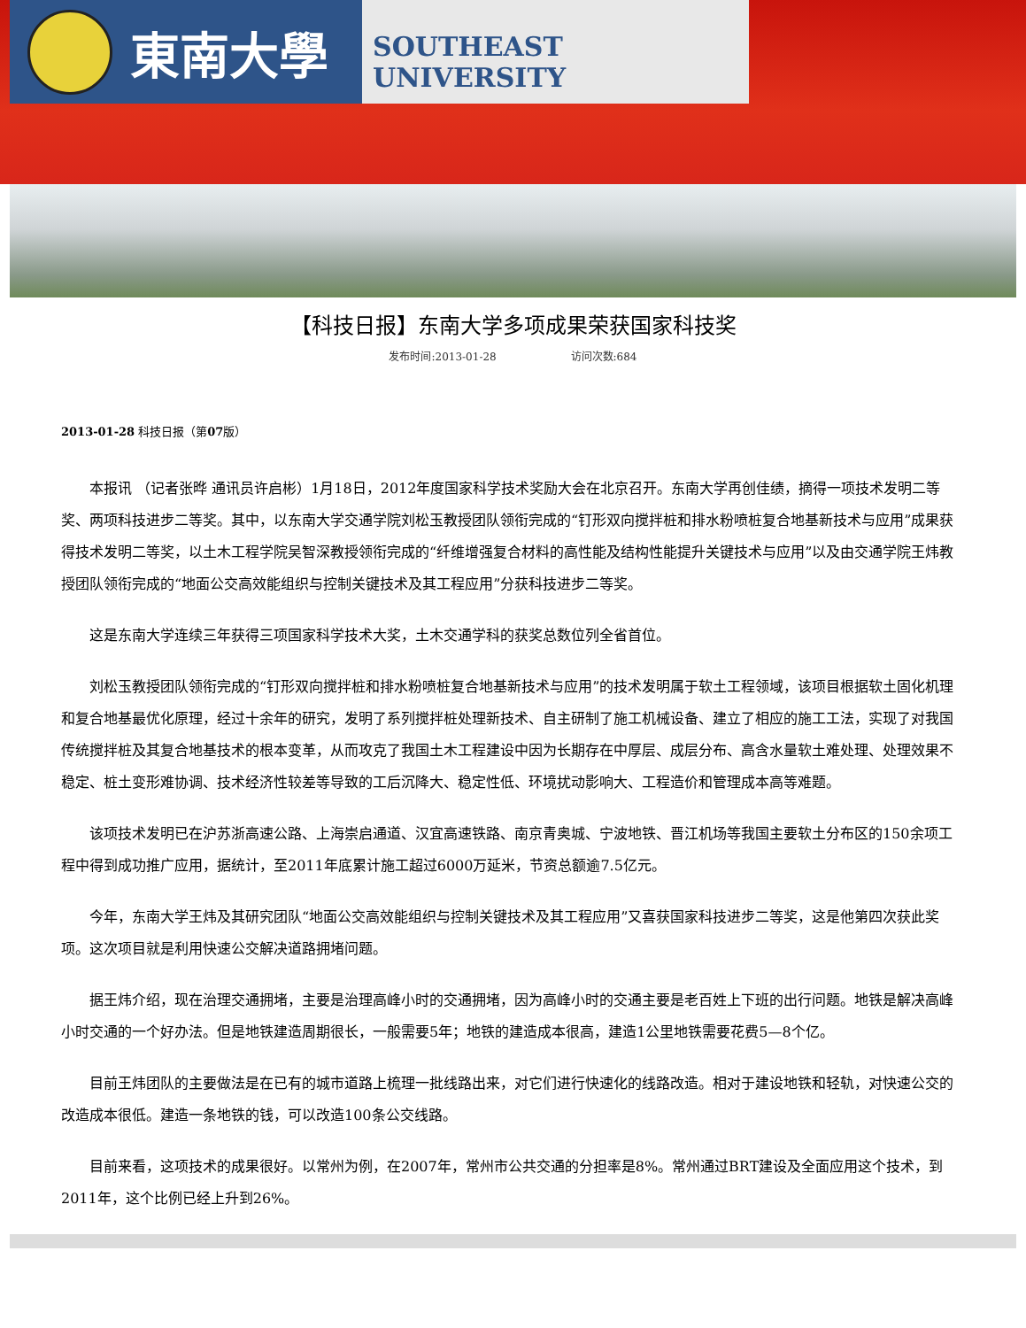東南大學 SOUTHEAST UNIVERSITY
【科技日报】东南大学多项成果荣获国家科技奖
发布时间:2013-01-28 访问次数:684
2013-01-28 科技日报（第07版）
本报讯 （记者张晔 通讯员许启彬）1月18日，2012年度国家科学技术奖励大会在北京召开。东南大学再创佳绩，摘得一项技术发明二等奖、两项科技进步二等奖。其中，以东南大学交通学院刘松玉教授团队领衔完成的“钉形双向搅拌桩和排水粉喷桩复合地基新技术与应用”成果获得技术发明二等奖，以土木工程学院吴智深教授领衔完成的“纤维增强复合材料的高性能及结构性能提升关键技术与应用”以及由交通学院王炜教授团队领衔完成的“地面公交高效能组织与控制关键技术及其工程应用”分获科技进步二等奖。
这是东南大学连续三年获得三项国家科学技术大奖，土木交通学科的获奖总数位列全省首位。
刘松玉教授团队领衔完成的“钉形双向搅拌桩和排水粉喷桩复合地基新技术与应用”的技术发明属于软土工程领域，该项目根据软土固化机理和复合地基最优化原理，经过十余年的研究，发明了系列搅拌桩处理新技术、自主研制了施工机械设备、建立了相应的施工工法，实现了对我国传统搅拌桩及其复合地基技术的根本变革，从而攻克了我国土木工程建设中因为长期存在中厚层、成层分布、高含水量软土难处理、处理效果不稳定、桩土变形难协调、技术经济性较差等导致的工后沉降大、稳定性低、环境扰动影响大、工程造价和管理成本高等难题。
该项技术发明已在沪苏浙高速公路、上海崇启通道、汉宜高速铁路、南京青奥城、宁波地铁、晋江机场等我国主要软土分布区的150余项工程中得到成功推广应用，据统计，至2011年底累计施工超过6000万延米，节资总额逾7.5亿元。
今年，东南大学王炜及其研究团队“地面公交高效能组织与控制关键技术及其工程应用”又喜获国家科技进步二等奖，这是他第四次获此奖项。这次项目就是利用快速公交解决道路拥堵问题。
据王炜介绍，现在治理交通拥堵，主要是治理高峰小时的交通拥堵，因为高峰小时的交通主要是老百姓上下班的出行问题。地铁是解决高峰小时交通的一个好办法。但是地铁建造周期很长，一般需要5年；地铁的建造成本很高，建造1公里地铁需要花费5—8个亿。
目前王炜团队的主要做法是在已有的城市道路上梳理一批线路出来，对它们进行快速化的线路改造。相对于建设地铁和轻轨，对快速公交的改造成本很低。建造一条地铁的钱，可以改造100条公交线路。
目前来看，这项技术的成果很好。以常州为例，在2007年，常州市公共交通的分担率是8%。常州通过BRT建设及全面应用这个技术，到2011年，这个比例已经上升到26%。